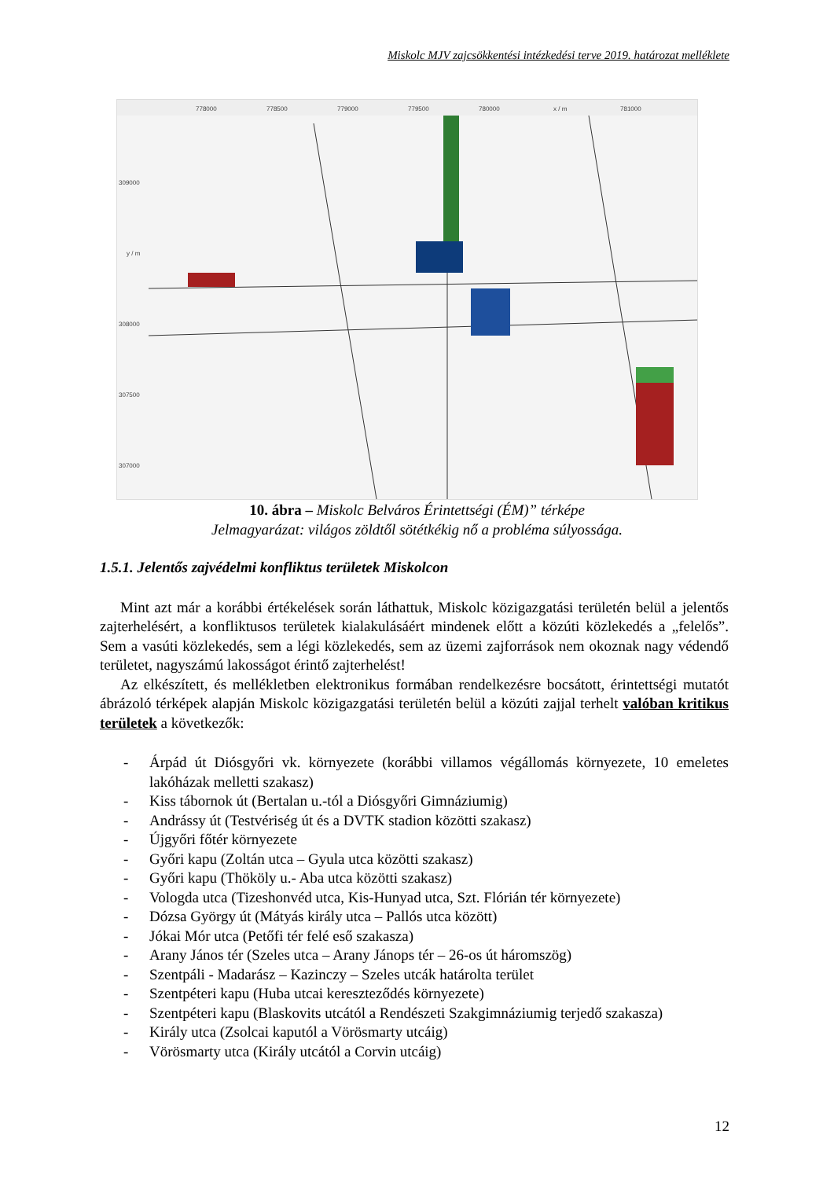Miskolc MJV zajcsökkentési intézkedési terve 2019. határozat melléklete
778000
778500
779000
779500
780000
x / m
781000
309000
y / m
308000
307500
307000
10. ábra – Miskolc Belváros Érintettségi (ÉM)” térképe
Jelmagyarázat: világos zöldtől sötétkékig nő a probléma súlyossága.
1.5.1. Jelentős zajvédelmi konfliktus területek Miskolcon
Mint azt már a korábbi értékelések során láthattuk, Miskolc közigazgatási területén belül a jelentős zajterhelésért, a konfliktusos területek kialakulásáért mindenek előtt a közúti közlekedés a „felelős”. Sem a vasúti közlekedés, sem a légi közlekedés, sem az üzemi zajforrások nem okoznak nagy védendő területet, nagyszámú lakosságot érintő zajterhelést!
Az elkészített, és mellékletben elektronikus formában rendelkezésre bocsátott, érintettségi mutatót ábrázoló térképek alapján Miskolc közigazgatási területén belül a közúti zajjal terhelt valóban kritikus területek a következők:
- Árpád út Diósgyőri vk. környezete (korábbi villamos végállomás környezete, 10 emeletes lakóházak melletti szakasz)
- Kiss tábornok út (Bertalan u.-tól a Diósgyőri Gimnáziumig)
- Andrássy út (Testvériség út és a DVTK stadion közötti szakasz)
- Újgyőri főtér környezete
- Győri kapu (Zoltán utca – Gyula utca közötti szakasz)
- Győri kapu (Thököly u.- Aba utca közötti szakasz)
- Vologda utca (Tizeshonvéd utca, Kis-Hunyad utca, Szt. Flórián tér környezete)
- Dózsa György út (Mátyás király utca – Pallós utca között)
- Jókai Mór utca (Petőfi tér felé eső szakasza)
- Arany János tér (Szeles utca – Arany Jánops tér – 26-os út háromszög)
- Szentpáli - Madarász – Kazinczy – Szeles utcák határolta terület
- Szentpéteri kapu (Huba utcai kereszteződés környezete)
- Szentpéteri kapu (Blaskovits utcától a Rendészeti Szakgimnáziumig terjedő szakasza)
- Király utca (Zsolcai kaputól a Vörösmarty utcáig)
- Vörösmarty utca (Király utcától a Corvin utcáig)
12